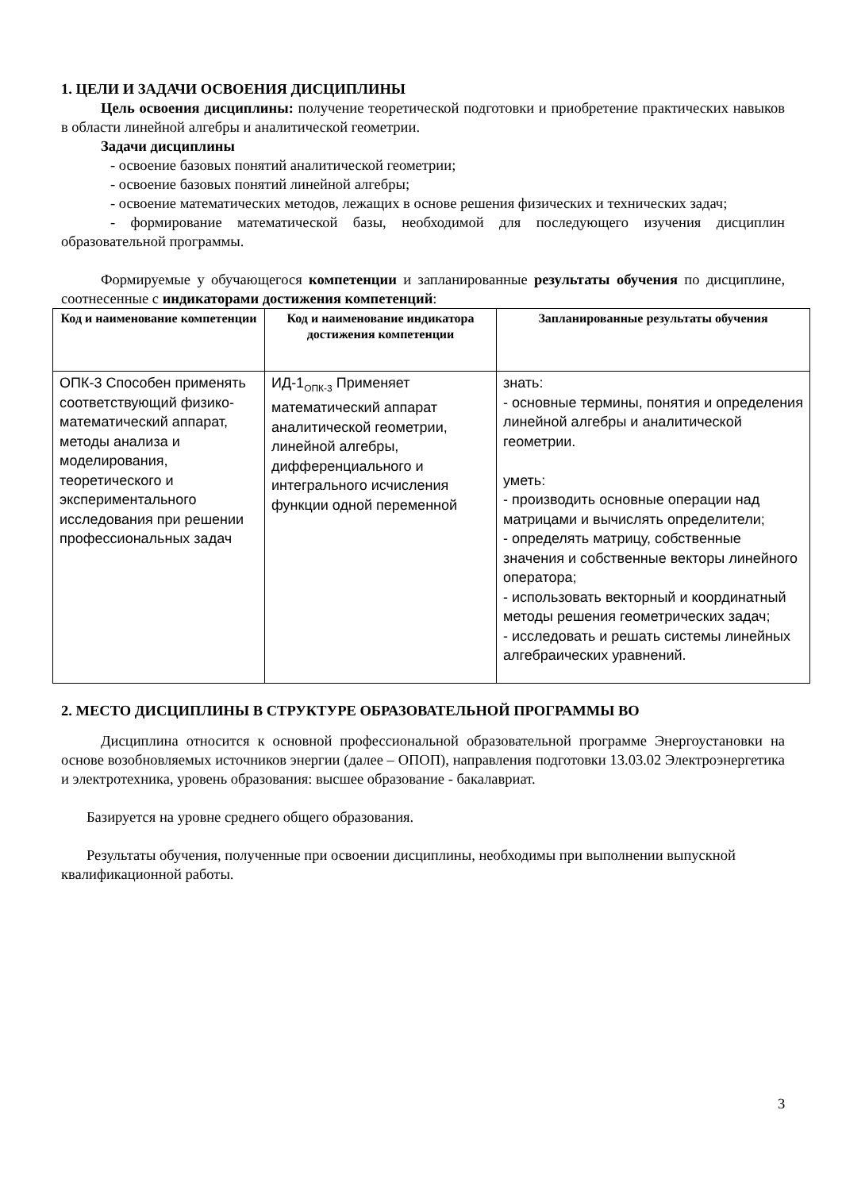1. ЦЕЛИ И ЗАДАЧИ ОСВОЕНИЯ ДИСЦИПЛИНЫ
Цель освоения дисциплины: получение теоретической подготовки и приобретение практических навыков в области линейной алгебры и аналитической геометрии.
Задачи дисциплины
- освоение базовых понятий аналитической геометрии;
- освоение базовых понятий линейной алгебры;
- освоение математических методов, лежащих в основе решения физических и технических задач;
- формирование математической базы, необходимой для последующего изучения дисциплин образовательной программы.
Формируемые у обучающегося компетенции и запланированные результаты обучения по дисциплине, соотнесенные с индикаторами достижения компетенций:
| Код и наименование компетенции | Код и наименование индикатора достижения компетенции | Запланированные результаты обучения |
| --- | --- | --- |
| ОПК-3 Способен применять соответствующий физико-математический аппарат, методы анализа и моделирования, теоретического и экспериментального исследования при решении профессиональных задач | ИД-1<sub>ОПК-3</sub> Применяет математический аппарат аналитической геометрии, линейной алгебры, дифференциального и интегрального исчисления функции одной переменной | знать: - основные термины, понятия и определения линейной алгебры и аналитической геометрии. уметь: - производить основные операции над матрицами и вычислять определители; - определять матрицу, собственные значения и собственные векторы линейного оператора; - использовать векторный и координатный методы решения геометрических задач; - исследовать и решать системы линейных алгебраических уравнений. |
2. МЕСТО ДИСЦИПЛИНЫ В СТРУКТУРЕ ОБРАЗОВАТЕЛЬНОЙ ПРОГРАММЫ ВО
Дисциплина относится к основной профессиональной образовательной программе Энергоустановки на основе возобновляемых источников энергии (далее – ОПОП), направления подготовки 13.03.02 Электроэнергетика и электротехника, уровень образования: высшее образование - бакалавриат.
Базируется на уровне среднего общего образования.
Результаты обучения, полученные при освоении дисциплины, необходимы при выполнении выпускной квалификационной работы.
3